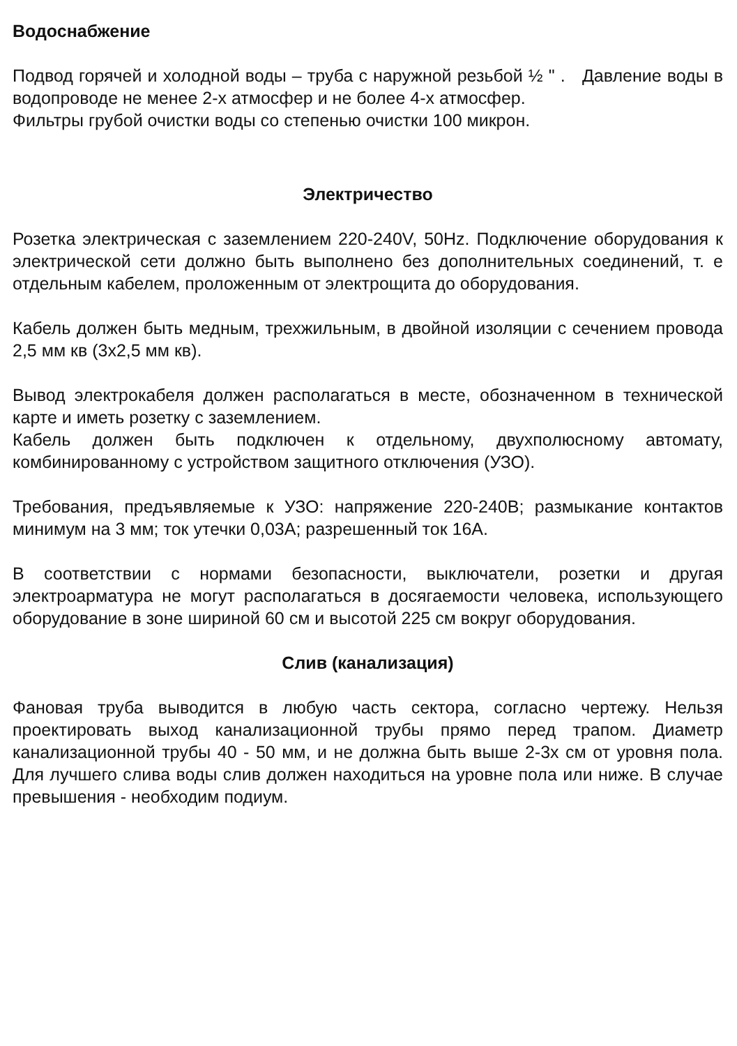Водоснабжение
Подвод горячей и холодной воды – труба с наружной резьбой ½ " . Давление воды в водопроводе не менее 2-х атмосфер и не более 4-х атмосфер.
Фильтры грубой очистки воды со степенью очистки 100 микрон.
Электричество
Розетка электрическая с заземлением 220-240V, 50Hz. Подключение оборудования к электрической сети должно быть выполнено без дополнительных соединений, т. е отдельным кабелем, проложенным от электрощита до оборудования.
Кабель должен быть медным, трехжильным, в двойной изоляции с сечением провода 2,5 мм кв (3х2,5 мм кв).
Вывод электрокабеля должен располагаться в месте, обозначенном в технической карте и иметь розетку с заземлением.
Кабель должен быть подключен к отдельному, двухполюсному автомату, комбинированному с устройством защитного отключения (УЗО).
Требования, предъявляемые к УЗО: напряжение 220-240В; размыкание контактов минимум на 3 мм; ток утечки 0,03А; разрешенный ток 16А.
В соответствии с нормами безопасности, выключатели, розетки и другая электроарматура не могут располагаться в досягаемости человека, использующего оборудование в зоне шириной 60 см и высотой 225 см вокруг оборудования.
Слив (канализация)
Фановая труба выводится в любую часть сектора, согласно чертежу. Нельзя проектировать выход канализационной трубы прямо перед трапом. Диаметр канализационной трубы 40 - 50 мм, и не должна быть выше 2-3х см от уровня пола. Для лучшего слива воды слив должен находиться на уровне пола или ниже. В случае превышения - необходим подиум.